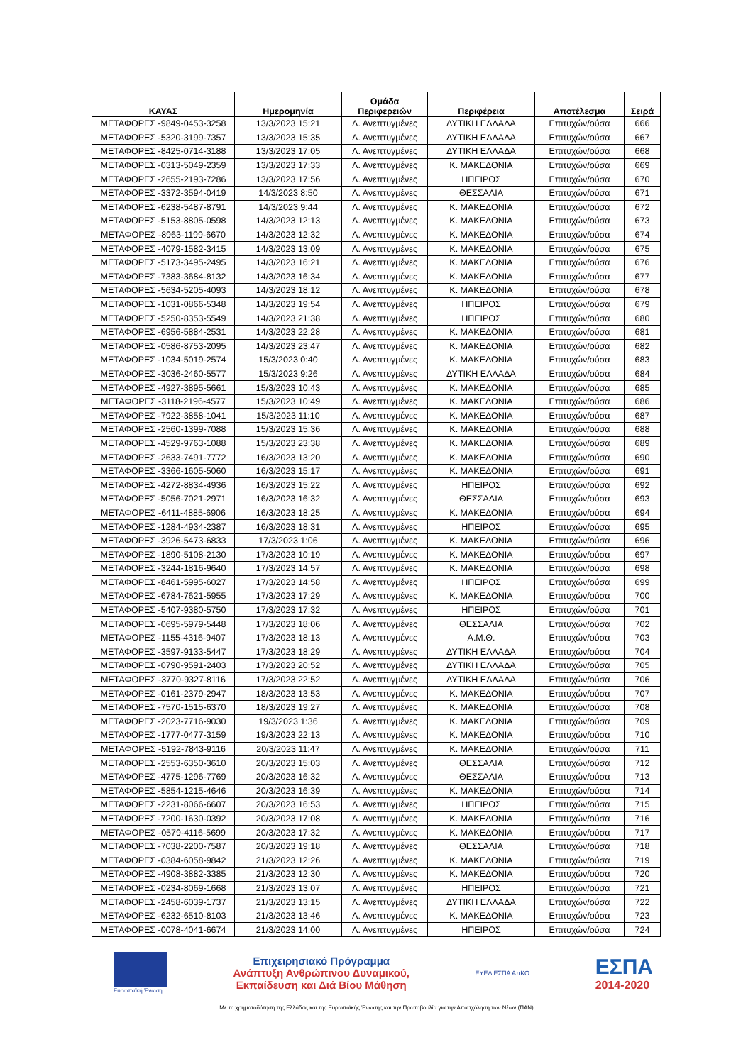| ΚΑΥΑΣ | Ημερομηνία | Ομάδα Περιφερειών | Περιφέρεια | Αποτέλεσμα | Σειρά |
| --- | --- | --- | --- | --- | --- |
| ΜΕΤΑΦΟΡΕΣ -9849-0453-3258 | 13/3/2023 15:21 | Λ. Ανεπτυγμένες | ΔΥΤΙΚΗ ΕΛΛΑΔΑ | Επιτυχών/ούσα | 666 |
| ΜΕΤΑΦΟΡΕΣ -5320-3199-7357 | 13/3/2023 15:35 | Λ. Ανεπτυγμένες | ΔΥΤΙΚΗ ΕΛΛΑΔΑ | Επιτυχών/ούσα | 667 |
| ΜΕΤΑΦΟΡΕΣ -8425-0714-3188 | 13/3/2023 17:05 | Λ. Ανεπτυγμένες | ΔΥΤΙΚΗ ΕΛΛΑΔΑ | Επιτυχών/ούσα | 668 |
| ΜΕΤΑΦΟΡΕΣ -0313-5049-2359 | 13/3/2023 17:33 | Λ. Ανεπτυγμένες | Κ. ΜΑΚΕΔΟΝΙΑ | Επιτυχών/ούσα | 669 |
| ΜΕΤΑΦΟΡΕΣ -2655-2193-7286 | 13/3/2023 17:56 | Λ. Ανεπτυγμένες | ΗΠΕΙΡΟΣ | Επιτυχών/ούσα | 670 |
| ΜΕΤΑΦΟΡΕΣ -3372-3594-0419 | 14/3/2023 8:50 | Λ. Ανεπτυγμένες | ΘΕΣΣΑΛΙΑ | Επιτυχών/ούσα | 671 |
| ΜΕΤΑΦΟΡΕΣ -6238-5487-8791 | 14/3/2023 9:44 | Λ. Ανεπτυγμένες | Κ. ΜΑΚΕΔΟΝΙΑ | Επιτυχών/ούσα | 672 |
| ΜΕΤΑΦΟΡΕΣ -5153-8805-0598 | 14/3/2023 12:13 | Λ. Ανεπτυγμένες | Κ. ΜΑΚΕΔΟΝΙΑ | Επιτυχών/ούσα | 673 |
| ΜΕΤΑΦΟΡΕΣ -8963-1199-6670 | 14/3/2023 12:32 | Λ. Ανεπτυγμένες | Κ. ΜΑΚΕΔΟΝΙΑ | Επιτυχών/ούσα | 674 |
| ΜΕΤΑΦΟΡΕΣ -4079-1582-3415 | 14/3/2023 13:09 | Λ. Ανεπτυγμένες | Κ. ΜΑΚΕΔΟΝΙΑ | Επιτυχών/ούσα | 675 |
| ΜΕΤΑΦΟΡΕΣ -5173-3495-2495 | 14/3/2023 16:21 | Λ. Ανεπτυγμένες | Κ. ΜΑΚΕΔΟΝΙΑ | Επιτυχών/ούσα | 676 |
| ΜΕΤΑΦΟΡΕΣ -7383-3684-8132 | 14/3/2023 16:34 | Λ. Ανεπτυγμένες | Κ. ΜΑΚΕΔΟΝΙΑ | Επιτυχών/ούσα | 677 |
| ΜΕΤΑΦΟΡΕΣ -5634-5205-4093 | 14/3/2023 18:12 | Λ. Ανεπτυγμένες | Κ. ΜΑΚΕΔΟΝΙΑ | Επιτυχών/ούσα | 678 |
| ΜΕΤΑΦΟΡΕΣ -1031-0866-5348 | 14/3/2023 19:54 | Λ. Ανεπτυγμένες | ΗΠΕΙΡΟΣ | Επιτυχών/ούσα | 679 |
| ΜΕΤΑΦΟΡΕΣ -5250-8353-5549 | 14/3/2023 21:38 | Λ. Ανεπτυγμένες | ΗΠΕΙΡΟΣ | Επιτυχών/ούσα | 680 |
| ΜΕΤΑΦΟΡΕΣ -6956-5884-2531 | 14/3/2023 22:28 | Λ. Ανεπτυγμένες | Κ. ΜΑΚΕΔΟΝΙΑ | Επιτυχών/ούσα | 681 |
| ΜΕΤΑΦΟΡΕΣ -0586-8753-2095 | 14/3/2023 23:47 | Λ. Ανεπτυγμένες | Κ. ΜΑΚΕΔΟΝΙΑ | Επιτυχών/ούσα | 682 |
| ΜΕΤΑΦΟΡΕΣ -1034-5019-2574 | 15/3/2023 0:40 | Λ. Ανεπτυγμένες | Κ. ΜΑΚΕΔΟΝΙΑ | Επιτυχών/ούσα | 683 |
| ΜΕΤΑΦΟΡΕΣ -3036-2460-5577 | 15/3/2023 9:26 | Λ. Ανεπτυγμένες | ΔΥΤΙΚΗ ΕΛΛΑΔΑ | Επιτυχών/ούσα | 684 |
| ΜΕΤΑΦΟΡΕΣ -4927-3895-5661 | 15/3/2023 10:43 | Λ. Ανεπτυγμένες | Κ. ΜΑΚΕΔΟΝΙΑ | Επιτυχών/ούσα | 685 |
| ΜΕΤΑΦΟΡΕΣ -3118-2196-4577 | 15/3/2023 10:49 | Λ. Ανεπτυγμένες | Κ. ΜΑΚΕΔΟΝΙΑ | Επιτυχών/ούσα | 686 |
| ΜΕΤΑΦΟΡΕΣ -7922-3858-1041 | 15/3/2023 11:10 | Λ. Ανεπτυγμένες | Κ. ΜΑΚΕΔΟΝΙΑ | Επιτυχών/ούσα | 687 |
| ΜΕΤΑΦΟΡΕΣ -2560-1399-7088 | 15/3/2023 15:36 | Λ. Ανεπτυγμένες | Κ. ΜΑΚΕΔΟΝΙΑ | Επιτυχών/ούσα | 688 |
| ΜΕΤΑΦΟΡΕΣ -4529-9763-1088 | 15/3/2023 23:38 | Λ. Ανεπτυγμένες | Κ. ΜΑΚΕΔΟΝΙΑ | Επιτυχών/ούσα | 689 |
| ΜΕΤΑΦΟΡΕΣ -2633-7491-7772 | 16/3/2023 13:20 | Λ. Ανεπτυγμένες | Κ. ΜΑΚΕΔΟΝΙΑ | Επιτυχών/ούσα | 690 |
| ΜΕΤΑΦΟΡΕΣ -3366-1605-5060 | 16/3/2023 15:17 | Λ. Ανεπτυγμένες | Κ. ΜΑΚΕΔΟΝΙΑ | Επιτυχών/ούσα | 691 |
| ΜΕΤΑΦΟΡΕΣ -4272-8834-4936 | 16/3/2023 15:22 | Λ. Ανεπτυγμένες | ΗΠΕΙΡΟΣ | Επιτυχών/ούσα | 692 |
| ΜΕΤΑΦΟΡΕΣ -5056-7021-2971 | 16/3/2023 16:32 | Λ. Ανεπτυγμένες | ΘΕΣΣΑΛΙΑ | Επιτυχών/ούσα | 693 |
| ΜΕΤΑΦΟΡΕΣ -6411-4885-6906 | 16/3/2023 18:25 | Λ. Ανεπτυγμένες | Κ. ΜΑΚΕΔΟΝΙΑ | Επιτυχών/ούσα | 694 |
| ΜΕΤΑΦΟΡΕΣ -1284-4934-2387 | 16/3/2023 18:31 | Λ. Ανεπτυγμένες | ΗΠΕΙΡΟΣ | Επιτυχών/ούσα | 695 |
| ΜΕΤΑΦΟΡΕΣ -3926-5473-6833 | 17/3/2023 1:06 | Λ. Ανεπτυγμένες | Κ. ΜΑΚΕΔΟΝΙΑ | Επιτυχών/ούσα | 696 |
| ΜΕΤΑΦΟΡΕΣ -1890-5108-2130 | 17/3/2023 10:19 | Λ. Ανεπτυγμένες | Κ. ΜΑΚΕΔΟΝΙΑ | Επιτυχών/ούσα | 697 |
| ΜΕΤΑΦΟΡΕΣ -3244-1816-9640 | 17/3/2023 14:57 | Λ. Ανεπτυγμένες | Κ. ΜΑΚΕΔΟΝΙΑ | Επιτυχών/ούσα | 698 |
| ΜΕΤΑΦΟΡΕΣ -8461-5995-6027 | 17/3/2023 14:58 | Λ. Ανεπτυγμένες | ΗΠΕΙΡΟΣ | Επιτυχών/ούσα | 699 |
| ΜΕΤΑΦΟΡΕΣ -6784-7621-5955 | 17/3/2023 17:29 | Λ. Ανεπτυγμένες | Κ. ΜΑΚΕΔΟΝΙΑ | Επιτυχών/ούσα | 700 |
| ΜΕΤΑΦΟΡΕΣ -5407-9380-5750 | 17/3/2023 17:32 | Λ. Ανεπτυγμένες | ΗΠΕΙΡΟΣ | Επιτυχών/ούσα | 701 |
| ΜΕΤΑΦΟΡΕΣ -0695-5979-5448 | 17/3/2023 18:06 | Λ. Ανεπτυγμένες | ΘΕΣΣΑΛΙΑ | Επιτυχών/ούσα | 702 |
| ΜΕΤΑΦΟΡΕΣ -1155-4316-9407 | 17/3/2023 18:13 | Λ. Ανεπτυγμένες | Α.Μ.Θ. | Επιτυχών/ούσα | 703 |
| ΜΕΤΑΦΟΡΕΣ -3597-9133-5447 | 17/3/2023 18:29 | Λ. Ανεπτυγμένες | ΔΥΤΙΚΗ ΕΛΛΑΔΑ | Επιτυχών/ούσα | 704 |
| ΜΕΤΑΦΟΡΕΣ -0790-9591-2403 | 17/3/2023 20:52 | Λ. Ανεπτυγμένες | ΔΥΤΙΚΗ ΕΛΛΑΔΑ | Επιτυχών/ούσα | 705 |
| ΜΕΤΑΦΟΡΕΣ -3770-9327-8116 | 17/3/2023 22:52 | Λ. Ανεπτυγμένες | ΔΥΤΙΚΗ ΕΛΛΑΔΑ | Επιτυχών/ούσα | 706 |
| ΜΕΤΑΦΟΡΕΣ -0161-2379-2947 | 18/3/2023 13:53 | Λ. Ανεπτυγμένες | Κ. ΜΑΚΕΔΟΝΙΑ | Επιτυχών/ούσα | 707 |
| ΜΕΤΑΦΟΡΕΣ -7570-1515-6370 | 18/3/2023 19:27 | Λ. Ανεπτυγμένες | Κ. ΜΑΚΕΔΟΝΙΑ | Επιτυχών/ούσα | 708 |
| ΜΕΤΑΦΟΡΕΣ -2023-7716-9030 | 19/3/2023 1:36 | Λ. Ανεπτυγμένες | Κ. ΜΑΚΕΔΟΝΙΑ | Επιτυχών/ούσα | 709 |
| ΜΕΤΑΦΟΡΕΣ -1777-0477-3159 | 19/3/2023 22:13 | Λ. Ανεπτυγμένες | Κ. ΜΑΚΕΔΟΝΙΑ | Επιτυχών/ούσα | 710 |
| ΜΕΤΑΦΟΡΕΣ -5192-7843-9116 | 20/3/2023 11:47 | Λ. Ανεπτυγμένες | Κ. ΜΑΚΕΔΟΝΙΑ | Επιτυχών/ούσα | 711 |
| ΜΕΤΑΦΟΡΕΣ -2553-6350-3610 | 20/3/2023 15:03 | Λ. Ανεπτυγμένες | ΘΕΣΣΑΛΙΑ | Επιτυχών/ούσα | 712 |
| ΜΕΤΑΦΟΡΕΣ -4775-1296-7769 | 20/3/2023 16:32 | Λ. Ανεπτυγμένες | ΘΕΣΣΑΛΙΑ | Επιτυχών/ούσα | 713 |
| ΜΕΤΑΦΟΡΕΣ -5854-1215-4646 | 20/3/2023 16:39 | Λ. Ανεπτυγμένες | Κ. ΜΑΚΕΔΟΝΙΑ | Επιτυχών/ούσα | 714 |
| ΜΕΤΑΦΟΡΕΣ -2231-8066-6607 | 20/3/2023 16:53 | Λ. Ανεπτυγμένες | ΗΠΕΙΡΟΣ | Επιτυχών/ούσα | 715 |
| ΜΕΤΑΦΟΡΕΣ -7200-1630-0392 | 20/3/2023 17:08 | Λ. Ανεπτυγμένες | Κ. ΜΑΚΕΔΟΝΙΑ | Επιτυχών/ούσα | 716 |
| ΜΕΤΑΦΟΡΕΣ -0579-4116-5699 | 20/3/2023 17:32 | Λ. Ανεπτυγμένες | Κ. ΜΑΚΕΔΟΝΙΑ | Επιτυχών/ούσα | 717 |
| ΜΕΤΑΦΟΡΕΣ -7038-2200-7587 | 20/3/2023 19:18 | Λ. Ανεπτυγμένες | ΘΕΣΣΑΛΙΑ | Επιτυχών/ούσα | 718 |
| ΜΕΤΑΦΟΡΕΣ -0384-6058-9842 | 21/3/2023 12:26 | Λ. Ανεπτυγμένες | Κ. ΜΑΚΕΔΟΝΙΑ | Επιτυχών/ούσα | 719 |
| ΜΕΤΑΦΟΡΕΣ -4908-3882-3385 | 21/3/2023 12:30 | Λ. Ανεπτυγμένες | Κ. ΜΑΚΕΔΟΝΙΑ | Επιτυχών/ούσα | 720 |
| ΜΕΤΑΦΟΡΕΣ -0234-8069-1668 | 21/3/2023 13:07 | Λ. Ανεπτυγμένες | ΗΠΕΙΡΟΣ | Επιτυχών/ούσα | 721 |
| ΜΕΤΑΦΟΡΕΣ -2458-6039-1737 | 21/3/2023 13:15 | Λ. Ανεπτυγμένες | ΔΥΤΙΚΗ ΕΛΛΑΔΑ | Επιτυχών/ούσα | 722 |
| ΜΕΤΑΦΟΡΕΣ -6232-6510-8103 | 21/3/2023 13:46 | Λ. Ανεπτυγμένες | Κ. ΜΑΚΕΔΟΝΙΑ | Επιτυχών/ούσα | 723 |
| ΜΕΤΑΦΟΡΕΣ -0078-4041-6674 | 21/3/2023 14:00 | Λ. Ανεπτυγμένες | ΗΠΕΙΡΟΣ | Επιτυχών/ούσα | 724 |
Ευρωπαϊκή Ένωση
Επιχειρησιακό Πρόγραμμα
Ανάπτυξη Ανθρώπινου Δυναμικού,
Εκπαίδευση και Διά Βίου Μάθηση
ΕΥΕΔ ΕΣΠΑ ΑπΚΟ
ΕΣΠΑ
2014-2020
Με τη χρηματοδότηση της Ελλάδας και της Ευρωπαϊκής Ένωσης και την Πρωτοβουλία για την Απασχόληση των Νέων (ΠΑΝ)